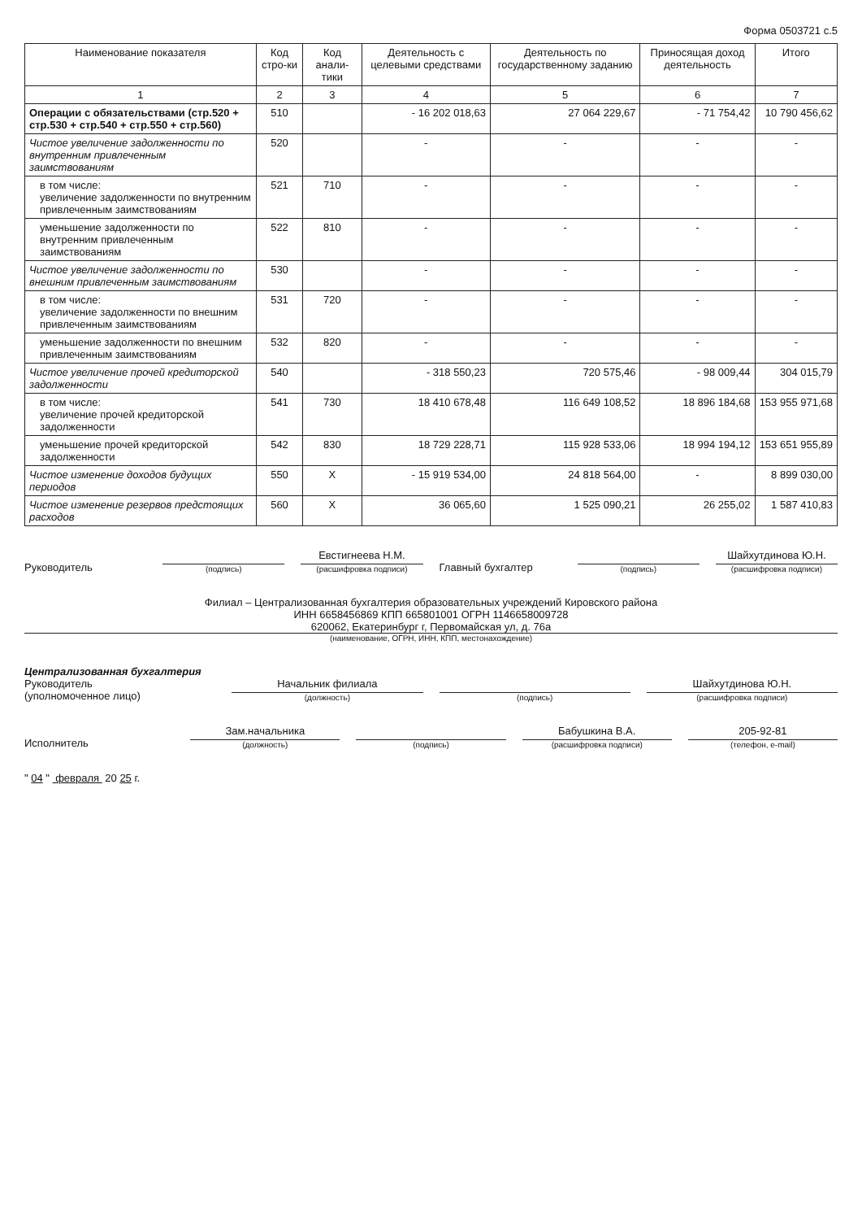Форма 0503721 с.5
| Наименование показателя | Код стро-ки | Код анали-тики | Деятельность с целевыми средствами | Деятельность по государственному заданию | Приносящая доход деятельность | Итого |
| --- | --- | --- | --- | --- | --- | --- |
| 1 | 2 | 3 | 4 | 5 | 6 | 7 |
| Операции с обязательствами (стр.520 + стр.530 + стр.540 + стр.550 + стр.560) | 510 | | - 16 202 018,63 | 27 064 229,67 | - 71 754,42 | 10 790 456,62 |
| Чистое увеличение задолженности по внутренним привлеченным заимствованиям | 520 | | - | - | - | - |
| в том числе: увеличение задолженности по внутренним привлеченным заимствованиям | 521 | 710 | - | - | - | - |
| уменьшение задолженности по внутренним привлеченным заимствованиям | 522 | 810 | - | - | - | - |
| Чистое увеличение задолженности по внешним привлеченным заимствованиям | 530 | | - | - | - | - |
| в том числе: увеличение задолженности по внешним привлеченным заимствованиям | 531 | 720 | - | - | - | - |
| уменьшение задолженности по внешним привлеченным заимствованиям | 532 | 820 | - | - | - | - |
| Чистое увеличение прочей кредиторской задолженности | 540 | | - 318 550,23 | 720 575,46 | - 98 009,44 | 304 015,79 |
| в том числе: увеличение прочей кредиторской задолженности | 541 | 730 | 18 410 678,48 | 116 649 108,52 | 18 896 184,68 | 153 955 971,68 |
| уменьшение прочей кредиторской задолженности | 542 | 830 | 18 729 228,71 | 115 928 533,06 | 18 994 194,12 | 153 651 955,89 |
| Чистое изменение доходов будущих периодов | 550 | X | - 15 919 534,00 | 24 818 564,00 | - | 8 899 030,00 |
| Чистое изменение резервов предстоящих расходов | 560 | X | 36 065,60 | 1 525 090,21 | 26 255,02 | 1 587 410,83 |
Руководитель
(подпись)
Евстигнеева Н.М.
(расшифровка подписи)
Главный бухгалтер
(подпись)
Шайхутдинова Ю.Н.
(расшифровка подписи)
Филиал – Централизованная бухгалтерия образовательных учреждений Кировского района
ИНН 6658456869 КПП 665801001 ОГРН 1146658009728
620062, Екатеринбург г, Первомайская ул, д. 76а
(наименование, ОГРН, ИНН, КПП, местонахождение)
Централизованная бухгалтерия
Руководитель
(уполномоченное лицо)
Начальник филиала
(должность)
(подпись)
Шайхутдинова Ю.Н.
(расшифровка подписи)
Исполнитель
Зам.начальника
(должность)
(подпись)
Бабушкина В.А.
(расшифровка подписи)
205-92-81
(телефон, e-mail)
" 04 " февраля 20 25 г.